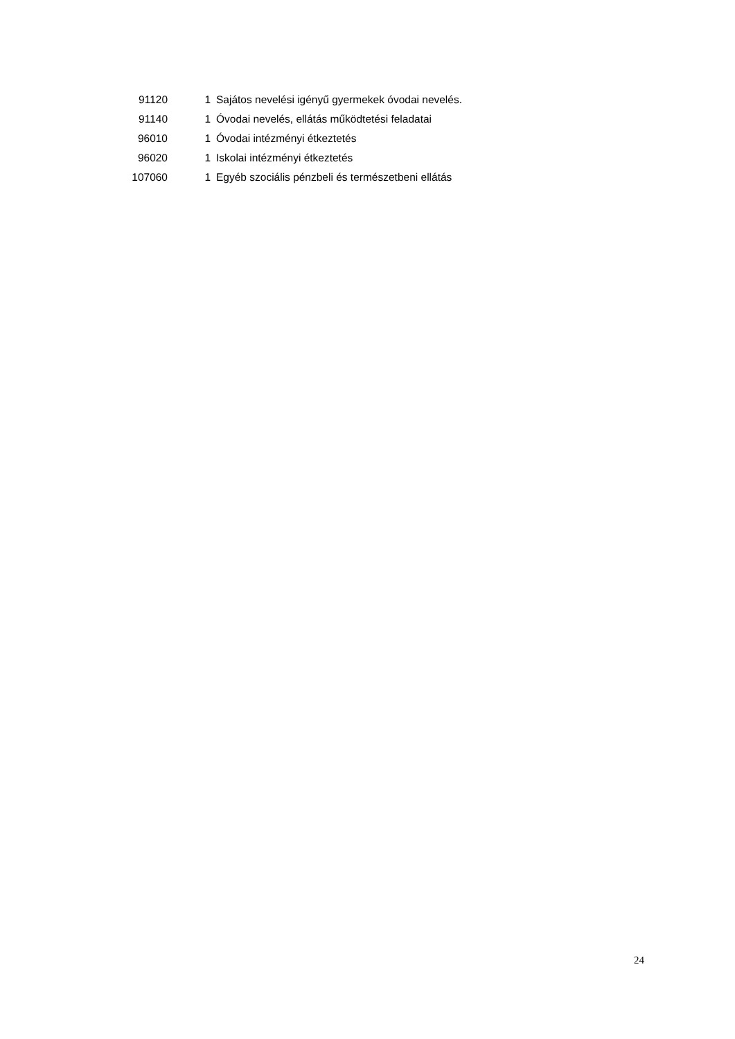| 91120 | 1 | Sajátos nevelési igényű gyermekek óvodai nevelés. |
| 91140 | 1 | Óvodai nevelés, ellátás működtetési feladatai |
| 96010 | 1 | Óvodai intézményi étkeztetés |
| 96020 | 1 | Iskolai intézményi étkeztetés |
| 107060 | 1 | Egyéb szociális pénzbeli és természetbeni ellátás |
24